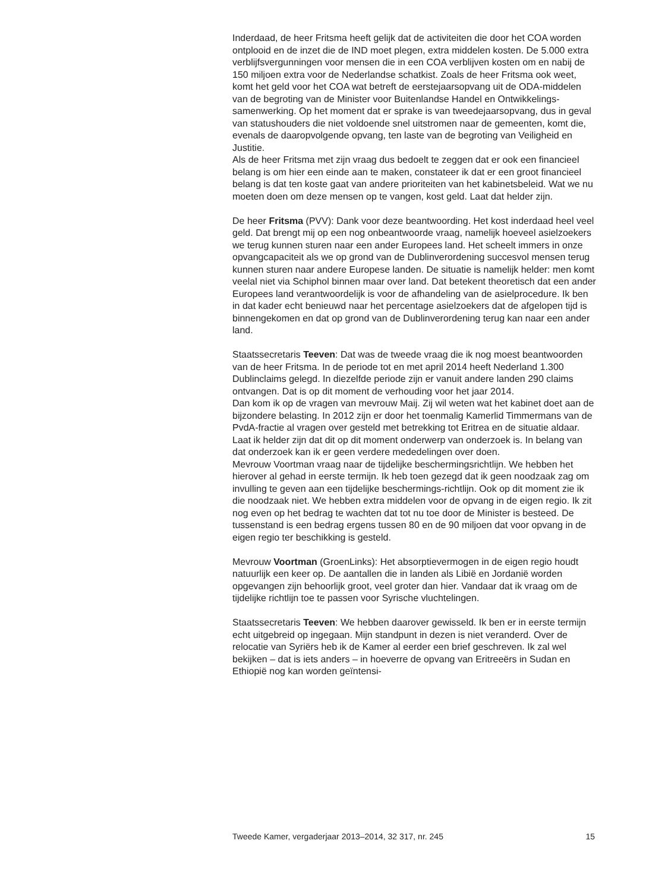Inderdaad, de heer Fritsma heeft gelijk dat de activiteiten die door het COA worden ontplooid en de inzet die de IND moet plegen, extra middelen kosten. De 5.000 extra verblijfsvergunningen voor mensen die in een COA verblijven kosten om en nabij de 150 miljoen extra voor de Nederlandse schatkist. Zoals de heer Fritsma ook weet, komt het geld voor het COA wat betreft de eerstejaarsopvang uit de ODA-middelen van de begroting van de Minister voor Buitenlandse Handel en Ontwikkelings-samenwerking. Op het moment dat er sprake is van tweedejaarsopvang, dus in geval van statushouders die niet voldoende snel uitstromen naar de gemeenten, komt die, evenals de daaropvolgende opvang, ten laste van de begroting van Veiligheid en Justitie.
Als de heer Fritsma met zijn vraag dus bedoelt te zeggen dat er ook een financieel belang is om hier een einde aan te maken, constateer ik dat er een groot financieel belang is dat ten koste gaat van andere prioriteiten van het kabinetsbeleid. Wat we nu moeten doen om deze mensen op te vangen, kost geld. Laat dat helder zijn.
De heer Fritsma (PVV): Dank voor deze beantwoording. Het kost inderdaad heel veel geld. Dat brengt mij op een nog onbeantwoorde vraag, namelijk hoeveel asielzoekers we terug kunnen sturen naar een ander Europees land. Het scheelt immers in onze opvangcapaciteit als we op grond van de Dublinverordening succesvol mensen terug kunnen sturen naar andere Europese landen. De situatie is namelijk helder: men komt veelal niet via Schiphol binnen maar over land. Dat betekent theoretisch dat een ander Europees land verantwoordelijk is voor de afhandeling van de asielprocedure. Ik ben in dat kader echt benieuwd naar het percentage asielzoekers dat de afgelopen tijd is binnengekomen en dat op grond van de Dublinverordening terug kan naar een ander land.
Staatssecretaris Teeven: Dat was de tweede vraag die ik nog moest beantwoorden van de heer Fritsma. In de periode tot en met april 2014 heeft Nederland 1.300 Dublinclaims gelegd. In diezelfde periode zijn er vanuit andere landen 290 claims ontvangen. Dat is op dit moment de verhouding voor het jaar 2014.
Dan kom ik op de vragen van mevrouw Maij. Zij wil weten wat het kabinet doet aan de bijzondere belasting. In 2012 zijn er door het toenmalig Kamerlid Timmermans van de PvdA-fractie al vragen over gesteld met betrekking tot Eritrea en de situatie aldaar. Laat ik helder zijn dat dit op dit moment onderwerp van onderzoek is. In belang van dat onderzoek kan ik er geen verdere mededelingen over doen.
Mevrouw Voortman vraag naar de tijdelijke beschermingsrichtlijn. We hebben het hierover al gehad in eerste termijn. Ik heb toen gezegd dat ik geen noodzaak zag om invulling te geven aan een tijdelijke beschermings-richtlijn. Ook op dit moment zie ik die noodzaak niet. We hebben extra middelen voor de opvang in de eigen regio. Ik zit nog even op het bedrag te wachten dat tot nu toe door de Minister is besteed. De tussenstand is een bedrag ergens tussen 80 en de 90 miljoen dat voor opvang in de eigen regio ter beschikking is gesteld.
Mevrouw Voortman (GroenLinks): Het absorptievermogen in de eigen regio houdt natuurlijk een keer op. De aantallen die in landen als Libië en Jordanië worden opgevangen zijn behoorlijk groot, veel groter dan hier. Vandaar dat ik vraag om de tijdelijke richtlijn toe te passen voor Syrische vluchtelingen.
Staatssecretaris Teeven: We hebben daarover gewisseld. Ik ben er in eerste termijn echt uitgebreid op ingegaan. Mijn standpunt in dezen is niet veranderd. Over de relocatie van Syriërs heb ik de Kamer al eerder een brief geschreven. Ik zal wel bekijken – dat is iets anders – in hoeverre de opvang van Eritreeërs in Sudan en Ethiopië nog kan worden geïntensi-
Tweede Kamer, vergaderjaar 2013–2014, 32 317, nr. 245 15